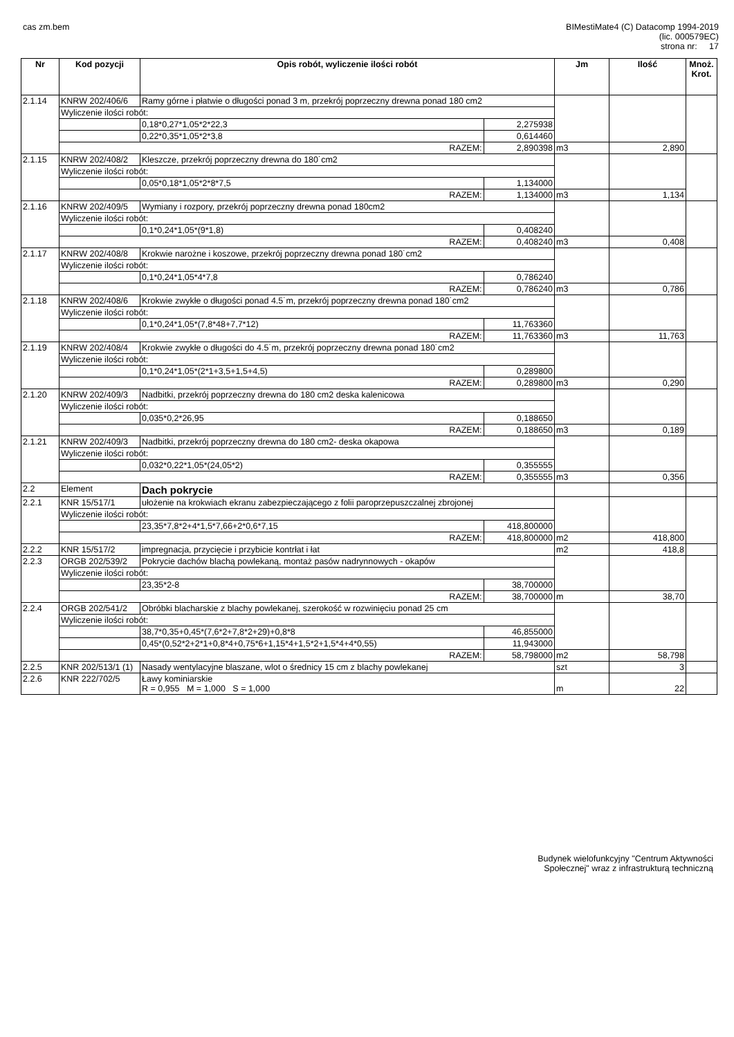cas zm.bem BIMestiMate4 (C) Datacomp 1994-2019
(lic. 000579EC)
strona nr: 17
| Nr | Kod pozycji | Opis robót, wyliczenie ilości robót | | | Jm | Ilość | Mnoż. Krot. |
| --- | --- | --- | --- | --- | --- | --- | --- |
| 2.1.14 | KNRW 202/406/6 | Ramy górne i płatwie o długości ponad 3 m, przekrój poprzeczny drewna ponad 180 cm2 | | | | | |
| | Wyliczenie ilości robót: | | | | | | |
| | | | 0,18*0,27*1,05*2*22,3 | 2,275938 | | | |
| | | | 0,22*0,35*1,05*2*3,8 | 0,614460 | | | |
| | RAZEM: | | | 2,890398 | m3 | 2,890 | |
| 2.1.15 | KNRW 202/408/2 | Kleszcze, przekrój poprzeczny drewna do 180˙cm2 | | | | | |
| | Wyliczenie ilości robót: | | | | | | |
| | | | 0,05*0,18*1,05*2*8*7,5 | 1,134000 | | | |
| | RAZEM: | | | 1,134000 | m3 | 1,134 | |
| 2.1.16 | KNRW 202/409/5 | Wymiany i rozpory, przekrój poprzeczny drewna ponad 180cm2 | | | | | |
| | Wyliczenie ilości robót: | | | | | | |
| | | | 0,1*0,24*1,05*(9*1,8) | 0,408240 | | | |
| | RAZEM: | | | 0,408240 | m3 | 0,408 | |
| 2.1.17 | KNRW 202/408/8 | Krokwie narożne i koszowe, przekrój poprzeczny drewna ponad 180˙cm2 | | | | | |
| | Wyliczenie ilości robót: | | | | | | |
| | | | 0,1*0,24*1,05*4*7,8 | 0,786240 | | | |
| | RAZEM: | | | 0,786240 | m3 | 0,786 | |
| 2.1.18 | KNRW 202/408/6 | Krokwie zwykłe o długości ponad 4.5˙m, przekrój poprzeczny drewna ponad 180˙cm2 | | | | | |
| | Wyliczenie ilości robót: | | | | | | |
| | | | 0,1*0,24*1,05*(7,8*48+7,7*12) | 11,763360 | | | |
| | RAZEM: | | | 11,763360 | m3 | 11,763 | |
| 2.1.19 | KNRW 202/408/4 | Krokwie zwykłe o długości do 4.5˙m, przekrój poprzeczny drewna ponad 180˙cm2 | | | | | |
| | Wyliczenie ilości robót: | | | | | | |
| | | | 0,1*0,24*1,05*(2*1+3,5+1,5+4,5) | 0,289800 | | | |
| | RAZEM: | | | 0,289800 | m3 | 0,290 | |
| 2.1.20 | KNRW 202/409/3 | Nadbitki, przekrój poprzeczny drewna do 180 cm2 deska kalenicowa | | | | | |
| | Wyliczenie ilości robót: | | | | | | |
| | | | 0,035*0,2*26,95 | 0,188650 | | | |
| | RAZEM: | | | 0,188650 | m3 | 0,189 | |
| 2.1.21 | KNRW 202/409/3 | Nadbitki, przekrój poprzeczny drewna do 180 cm2- deska okapowa | | | | | |
| | Wyliczenie ilości robót: | | | | | | |
| | | | 0,032*0,22*1,05*(24,05*2) | 0,355555 | | | |
| | RAZEM: | | | 0,355555 | m3 | 0,356 | |
| 2.2 | Element | Dach pokrycie | | | | | |
| 2.2.1 | KNR 15/517/1 | ułożenie na krokwiach ekranu zabezpieczającego z folii paroprzepuszczalnej zbrojonej | | | | | |
| | Wyliczenie ilości robót: | | | | | | |
| | | | 23,35*7,8*2+4*1,5*7,66+2*0,6*7,15 | 418,800000 | | | |
| | RAZEM: | | | 418,800000 | m2 | 418,800 | |
| 2.2.2 | KNR 15/517/2 | impregnacja, przycięcie i przybicie kontrłat i łat | | | m2 | 418,8 | |
| 2.2.3 | ORGB 202/539/2 | Pokrycie dachów blachą powlekaną, montaż pasów nadrynnowych - okapów | | | | | |
| | Wyliczenie ilości robót: | | | | | | |
| | | | 23,35*2-8 | 38,700000 | | | |
| | RAZEM: | | | 38,700000 | m | 38,70 | |
| 2.2.4 | ORGB 202/541/2 | Obróbki blacharskie z blachy powlekanej, szerokość w rozwinięciu ponad 25 cm | | | | | |
| | Wyliczenie ilości robót: | | | | | | |
| | | | 38,7*0,35+0,45*(7,6*2+7,8*2+29)+0,8*8 | 46,855000 | | | |
| | | | 0,45*(0,52*2+2*1+0,8*4+0,75*6+1,15*4+1,5*2+1,5*4+4*0,55) | 11,943000 | | | |
| | RAZEM: | | | 58,798000 | m2 | 58,798 | |
| 2.2.5 | KNR 202/513/1 (1) | Nasady wentylacyjne blaszane, wlot o średnicy 15 cm z blachy powlekanej | | | szt | 3 | |
| 2.2.6 | KNR 222/702/5 | Ławy kominiarskie R = 0,955 M = 1,000 S = 1,000 | | | m | 22 | |
Budynek wielofunkcyjny "Centrum Aktywności
Społecznej" wraz z infrastrukturą techniczną